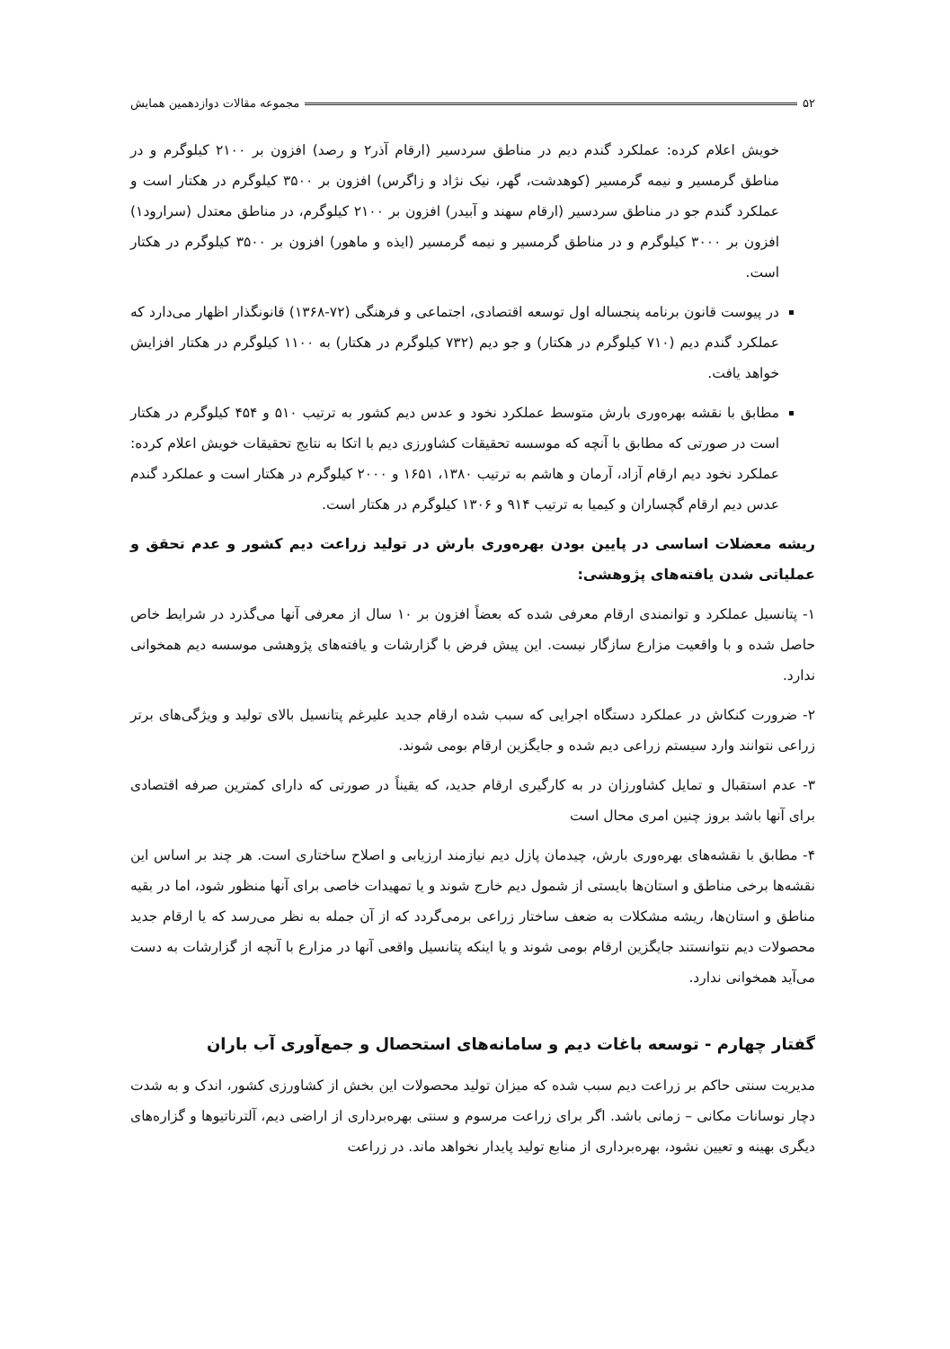۵۲ مجموعه مقالات دوازدهمین همایش
خویش اعلام کرده: عملکرد گندم دیم در مناطق سردسیر (ارقام آذر۲ و رصد) افزون بر ۲۱۰۰ کیلوگرم و در مناطق گرمسیر و نیمه گرمسیر (کوهدشت، گهر، نیک نژاد و زاگرس) افزون بر ۳۵۰۰ کیلوگرم در هکتار است و عملکرد گندم جو در مناطق سردسیر (ارقام سهند و آبیدر) افزون بر ۲۱۰۰ کیلوگرم، در مناطق معتدل (سرارود۱) افزون بر ۳۰۰۰ کیلوگرم و در مناطق گرمسیر و نیمه گرمسیر (ایذه و ماهور) افزون بر ۳۵۰۰ کیلوگرم در هکتار است.
در پیوست قانون برنامه پنجساله اول توسعه اقتصادی، اجتماعی و فرهنگی (۷۲-۱۳۶۸) قانونگذار اظهار می‌دارد که عملکرد گندم دیم (۷۱۰ کیلوگرم در هکتار) و جو دیم (۷۳۲ کیلوگرم در هکتار) به ۱۱۰۰ کیلوگرم در هکتار افزایش خواهد یافت.
مطابق با نقشه بهره‌وری بارش متوسط عملکرد نخود و عدس دیم کشور به ترتیب ۵۱۰ و ۴۵۴ کیلوگرم در هکتار است در صورتی که مطابق با آنچه که موسسه تحقیقات کشاورزی دیم با اتکا به نتایج تحقیقات خویش اعلام کرده: عملکرد نخود دیم ارقام آزاد، آرمان و هاشم به ترتیب ۱۳۸۰، ۱۶۵۱ و ۲۰۰۰ کیلوگرم در هکتار است و عملکرد گندم عدس دیم ارقام گچساران و کیمیا به ترتیب ۹۱۴ و ۱۳۰۶ کیلوگرم در هکتار است.
ریشه معضلات اساسی در پایین بودن بهره‌وری بارش در تولید زراعت دیم کشور و عدم تحقق و عملیاتی شدن یافته‌های پژوهشی:
۱- پتانسیل عملکرد و توانمندی ارقام معرفی شده که بعضاً افزون بر ۱۰ سال از معرفی آنها می‌گذرد در شرایط خاص حاصل شده و با واقعیت مزارع سازگار نیست. این پیش فرض با گزارشات و یافته‌های پژوهشی موسسه دیم همخوانی ندارد.
۲- ضرورت کنکاش در عملکرد دستگاه اجرایی که سبب شده ارقام جدید علیرغم پتانسیل بالای تولید و ویژگی‌های برتر زراعی نتوانند وارد سیستم زراعی دیم شده و جایگزین ارقام بومی شوند.
۳- عدم استقبال و تمایل کشاورزان در به کارگیری ارقام جدید، که یقیناً در صورتی که دارای کمترین صرفه اقتصادی برای آنها باشد بروز چنین امری محال است
۴- مطابق با نقشه‌های بهره‌وری بارش، چیدمان پازل دیم نیازمند ارزیابی و اصلاح ساختاری است. هر چند بر اساس این نقشه‌ها برخی مناطق و استان‌ها بایستی از شمول دیم خارج شوند و یا تمهیدات خاصی برای آنها منظور شود، اما در بقیه مناطق و استان‌ها، ریشه مشکلات به ضعف ساختار زراعی برمی‌گردد که از آن جمله به نظر می‌رسد که یا ارقام جدید محصولات دیم نتوانستند جایگزین ارقام بومی شوند و یا اینکه پتانسیل واقعی آنها در مزارع با آنچه از گزارشات به دست می‌آید همخوانی ندارد.
گفتار چهارم - توسعه باغات دیم و سامانه‌های استحصال و جمع‌آوری آب باران
مدیریت سنتی حاکم بر زراعت دیم سبب شده که میزان تولید محصولات این بخش از کشاورزی کشور، اندک و به شدت دچار نوسانات مکانی – زمانی باشد. اگر برای زراعت مرسوم و سنتی بهره‌برداری از اراضی دیم، آلترناتیوها و گزاره‌های دیگری بهینه و تعیین نشود، بهره‌برداری از منابع تولید پایدار نخواهد ماند. در زراعت